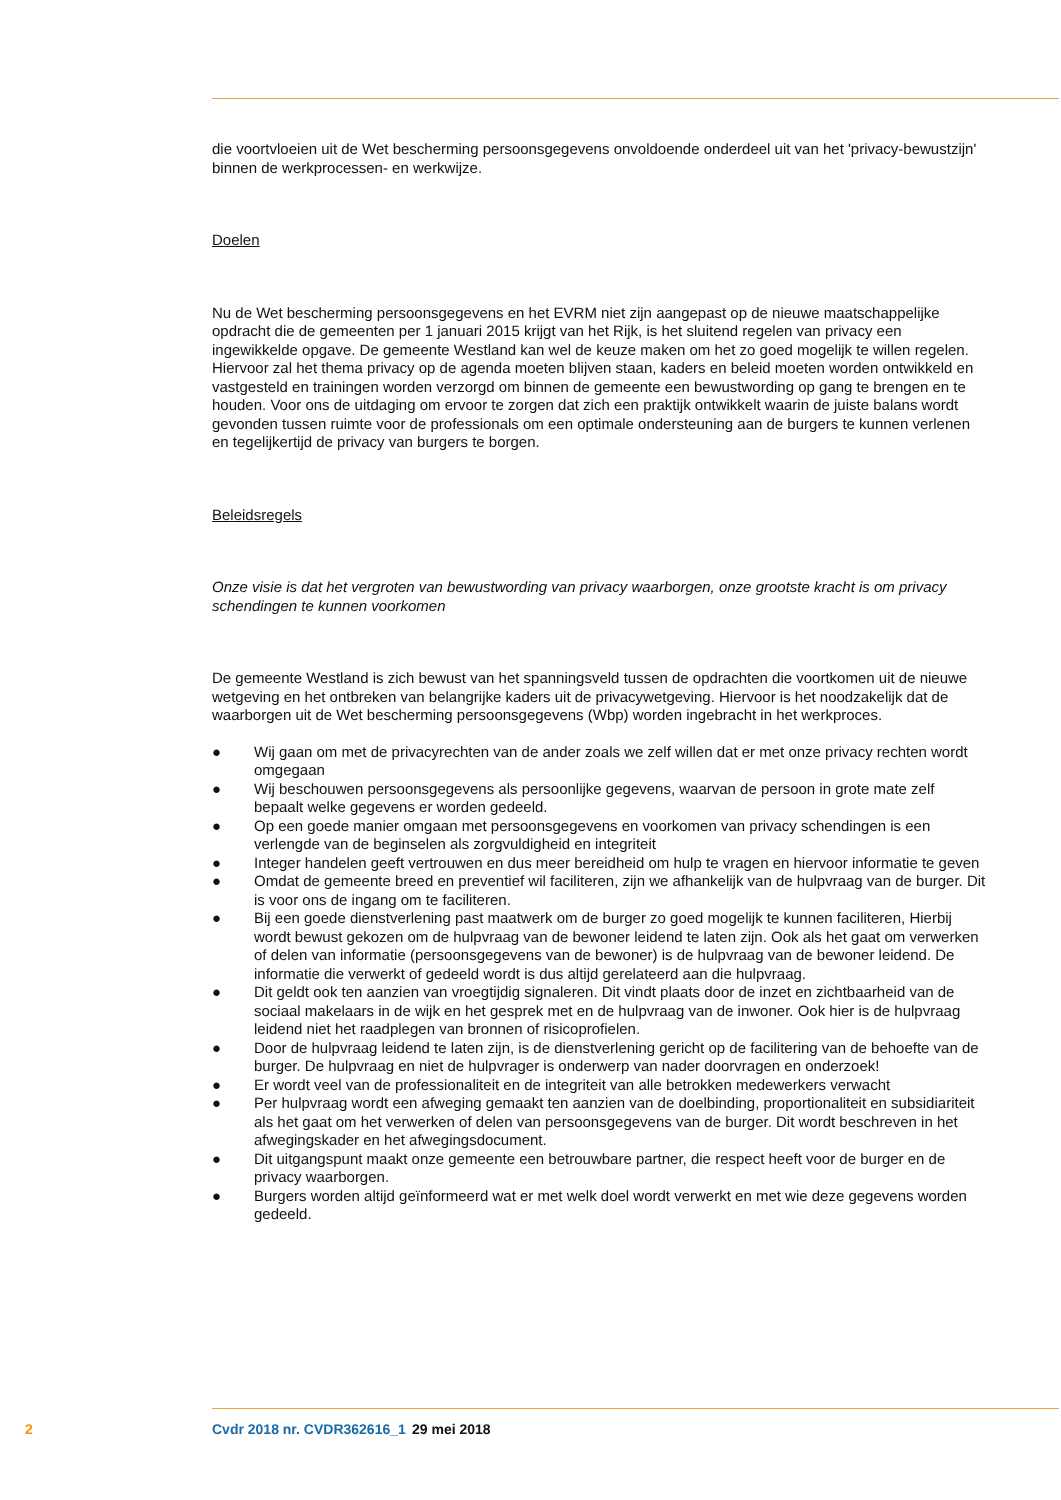die voortvloeien uit de Wet bescherming persoonsgegevens onvoldoende onderdeel uit van het 'privacy-bewustzijn' binnen de werkprocessen- en werkwijze.
Doelen
Nu de Wet bescherming persoonsgegevens en het EVRM niet zijn aangepast op de nieuwe maatschappelijke opdracht die de gemeenten per 1 januari 2015 krijgt van het Rijk, is het sluitend regelen van privacy een ingewikkelde opgave. De gemeente Westland kan wel de keuze maken om het zo goed mogelijk te willen regelen. Hiervoor zal het thema privacy op de agenda moeten blijven staan, kaders en beleid moeten worden ontwikkeld en vastgesteld en trainingen worden verzorgd om binnen de gemeente een bewustwording op gang te brengen en te houden. Voor ons de uitdaging om ervoor te zorgen dat zich een praktijk ontwikkelt waarin de juiste balans wordt gevonden tussen ruimte voor de professionals om een optimale ondersteuning aan de burgers te kunnen verlenen en tegelijkertijd de privacy van burgers te borgen.
Beleidsregels
Onze visie is dat het vergroten van bewustwording van privacy waarborgen, onze grootste kracht is om privacy schendingen te kunnen voorkomen
De gemeente Westland is zich bewust van het spanningsveld tussen de opdrachten die voortkomen uit de nieuwe wetgeving en het ontbreken van belangrijke kaders uit de privacywetgeving. Hiervoor is het noodzakelijk dat de waarborgen uit de Wet bescherming persoonsgegevens (Wbp) worden ingebracht in het werkproces.
● Wij gaan om met de privacyrechten van de ander zoals we zelf willen dat er met onze privacy rechten wordt omgegaan
● Wij beschouwen persoonsgegevens als persoonlijke gegevens, waarvan de persoon in grote mate zelf bepaalt welke gegevens er worden gedeeld.
● Op een goede manier omgaan met persoonsgegevens en voorkomen van privacy schendingen is een verlengde van de beginselen als zorgvuldigheid en integriteit
● Integer handelen geeft vertrouwen en dus meer bereidheid om hulp te vragen en hiervoor informatie te geven
● Omdat de gemeente breed en preventief wil faciliteren, zijn we afhankelijk van de hulpvraag van de burger. Dit is voor ons de ingang om te faciliteren.
● Bij een goede dienstverlening past maatwerk om de burger zo goed mogelijk te kunnen faciliteren, Hierbij wordt bewust gekozen om de hulpvraag van de bewoner leidend te laten zijn. Ook als het gaat om verwerken of delen van informatie (persoonsgegevens van de bewoner) is de hulpvraag van de bewoner leidend. De informatie die verwerkt of gedeeld wordt is dus altijd gerelateerd aan die hulpvraag.
● Dit geldt ook ten aanzien van vroegtijdig signaleren. Dit vindt plaats door de inzet en zichtbaarheid van de sociaal makelaars in de wijk en het gesprek met en de hulpvraag van de inwoner. Ook hier is de hulpvraag leidend niet het raadplegen van bronnen of risicoprofielen.
● Door de hulpvraag leidend te laten zijn, is de dienstverlening gericht op de facilitering van de behoefte van de burger. De hulpvraag en niet de hulpvrager is onderwerp van nader doorvragen en onderzoek!
● Er wordt veel van de professionaliteit en de integriteit van alle betrokken medewerkers verwacht
● Per hulpvraag wordt een afweging gemaakt ten aanzien van de doelbinding, proportionaliteit en subsidiariteit als het gaat om het verwerken of delen van persoonsgegevens van de burger. Dit wordt beschreven in het afwegingskader en het afwegingsdocument.
● Dit uitgangspunt maakt onze gemeente een betrouwbare partner, die respect heeft voor de burger en de privacy waarborgen.
● Burgers worden altijd geïnformeerd wat er met welk doel wordt verwerkt en met wie deze gegevens worden gedeeld.
2 Cvdr 2018 nr. CVDR362616_1 29 mei 2018